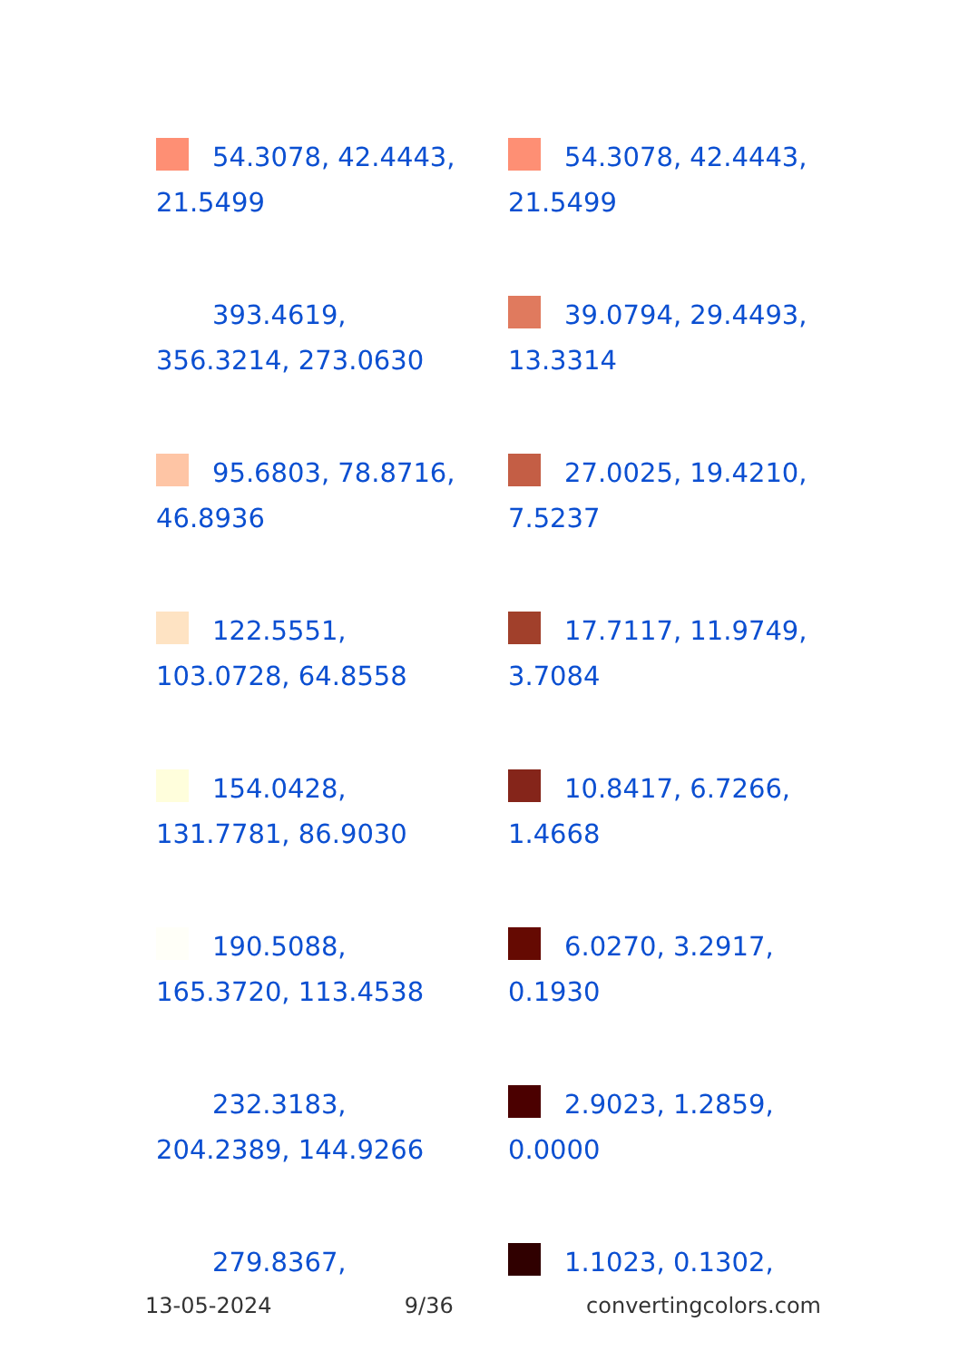54.3078, 42.4443, 21.5499
54.3078, 42.4443, 21.5499
393.4619, 356.3214, 273.0630
39.0794, 29.4493, 13.3314
95.6803, 78.8716, 46.8936
27.0025, 19.4210, 7.5237
122.5551, 103.0728, 64.8558
17.7117, 11.9749, 3.7084
154.0428, 131.7781, 86.9030
10.8417, 6.7266, 1.4668
190.5088, 165.3720, 113.4538
6.0270, 3.2917, 0.1930
232.3183, 204.2389, 144.9266
2.9023, 1.2859, 0.0000
279.8367,
1.1023, 0.1302,
13-05-2024 9/36 convertingcolors.com